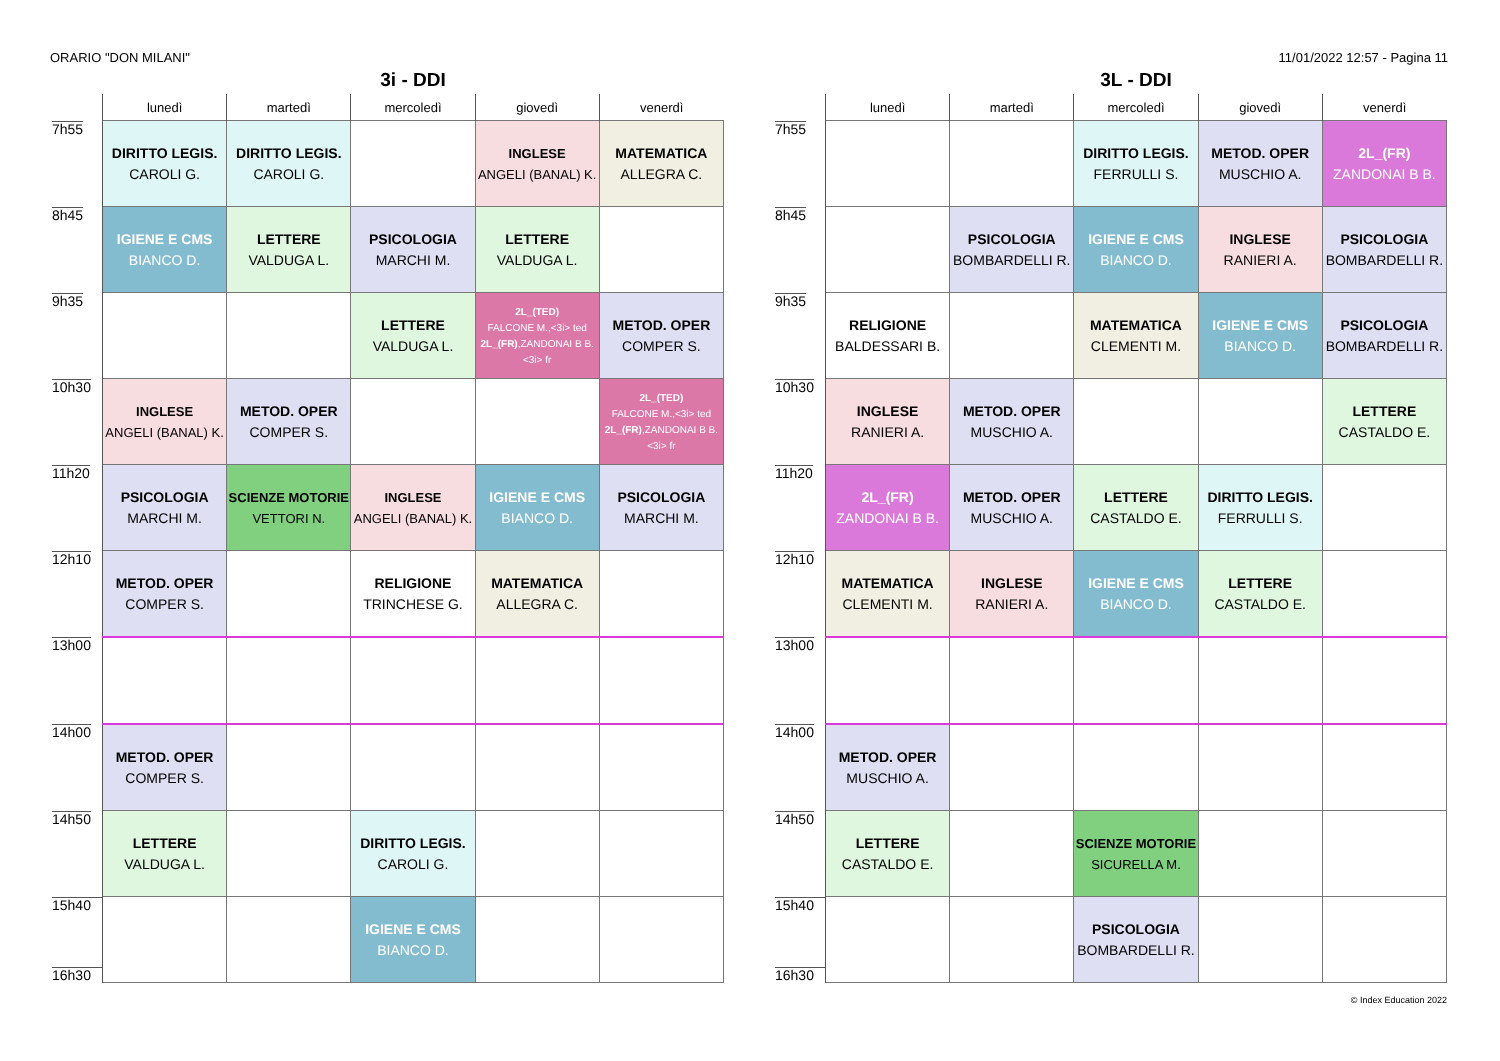ORARIO "DON MILANI" 11/01/2022 12:57 - Pagina 11
3i - DDI
| | lunedì | martedì | mercoledì | giovedì | venerdì |
| --- | --- | --- | --- | --- | --- |
| 7h55 | DIRITTO LEGIS. CAROLI G. | DIRITTO LEGIS. CAROLI G. | | INGLESE ANGELI (BANAL) K. | MATEMATICA ALLEGRA C. |
| 8h45 | IGIENE E CMS BIANCO D. | LETTERE VALDUGA L. | PSICOLOGIA MARCHI M. | LETTERE VALDUGA L. | |
| 9h35 | | | LETTERE VALDUGA L. | 2L_(TED) FALCONE M.,<3i> ted 2L_(FR) ,ZANDONAI B B. <3i> fr | METOD. OPER COMPER S. |
| 10h30 | INGLESE ANGELI (BANAL) K. | METOD. OPER COMPER S. | | | 2L_(TED) FALCONE M.,<3i> ted 2L_(FR) ,ZANDONAI B B. <3i> fr |
| 11h20 | PSICOLOGIA MARCHI M. | SCIENZE MOTORIE VETTORI N. | INGLESE ANGELI (BANAL) K. | IGIENE E CMS BIANCO D. | PSICOLOGIA MARCHI M. |
| 12h10 | METOD. OPER COMPER S. | | RELIGIONE TRINCHESE G. | MATEMATICA ALLEGRA C. | |
| 13h00 | | | | | |
| 14h00 | METOD. OPER COMPER S. | | | | |
| 14h50 | LETTERE VALDUGA L. | | DIRITTO LEGIS. CAROLI G. | | |
| 15h40 16h30 | | | IGIENE E CMS BIANCO D. | | |
3L - DDI
| | lunedì | martedì | mercoledì | giovedì | venerdì |
| --- | --- | --- | --- | --- | --- |
| 7h55 | | | DIRITTO LEGIS. FERRULLI S. | METOD. OPER MUSCHIO A. | 2L_(FR) ZANDONAI B B. |
| 8h45 | | PSICOLOGIA BOMBARDELLI R. | IGIENE E CMS BIANCO D. | INGLESE RANIERI A. | PSICOLOGIA BOMBARDELLI R. |
| 9h35 | RELIGIONE BALDESSARI B. | | MATEMATICA CLEMENTI M. | IGIENE E CMS BIANCO D. | PSICOLOGIA BOMBARDELLI R. |
| 10h30 | INGLESE RANIERI A. | METOD. OPER MUSCHIO A. | | | LETTERE CASTALDO E. |
| 11h20 | 2L_(FR) ZANDONAI B B. | METOD. OPER MUSCHIO A. | LETTERE CASTALDO E. | DIRITTO LEGIS. FERRULLI S. | |
| 12h10 | MATEMATICA CLEMENTI M. | INGLESE RANIERI A. | IGIENE E CMS BIANCO D. | LETTERE CASTALDO E. | |
| 13h00 | | | | | |
| 14h00 | METOD. OPER MUSCHIO A. | | | | |
| 14h50 | LETTERE CASTALDO E. | | SCIENZE MOTORIE SICURELLA M. | | |
| 15h40 16h30 | | | PSICOLOGIA BOMBARDELLI R. | | |
© Index Education 2022